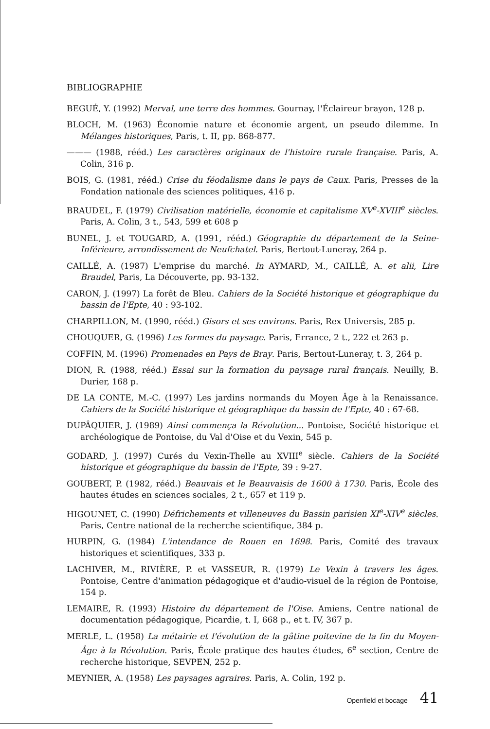BIBLIOGRAPHIE
BEGUÉ, Y. (1992) Merval, une terre des hommes. Gournay, l'Éclaireur brayon, 128 p.
BLOCH, M. (1963) Économie nature et économie argent, un pseudo dilemme. In Mélanges historiques, Paris, t. II, pp. 868-877.
——— (1988, rééd.) Les caractères originaux de l'histoire rurale française. Paris, A. Colin, 316 p.
BOIS, G. (1981, rééd.) Crise du féodalisme dans le pays de Caux. Paris, Presses de la Fondation nationale des sciences politiques, 416 p.
BRAUDEL, F. (1979) Civilisation matérielle, économie et capitalisme XV<sup>e</sup>-XVIII<sup>e</sup> siècles. Paris, A. Colin, 3 t., 543, 599 et 608 p
BUNEL, J. et TOUGARD, A. (1991, rééd.) Géographie du département de la Seine-Inférieure, arrondissement de Neufchatel. Paris, Bertout-Luneray, 264 p.
CAILLÉ, A. (1987) L'emprise du marché. In AYMARD, M., CAILLÉ, A. et alii, Lire Braudel, Paris, La Découverte, pp. 93-132.
CARON, J. (1997) La forêt de Bleu. Cahiers de la Société historique et géographique du bassin de l'Epte, 40 : 93-102.
CHARPILLON, M. (1990, rééd.) Gisors et ses environs. Paris, Rex Universis, 285 p.
CHOUQUER, G. (1996) Les formes du paysage. Paris, Errance, 2 t., 222 et 263 p.
COFFIN, M. (1996) Promenades en Pays de Bray. Paris, Bertout-Luneray, t. 3, 264 p.
DION, R. (1988, rééd.) Essai sur la formation du paysage rural français. Neuilly, B. Durier, 168 p.
DE LA CONTE, M.-C. (1997) Les jardins normands du Moyen Âge à la Renaissance. Cahiers de la Société historique et géographique du bassin de l'Epte, 40 : 67-68.
DUPÂQUIER, J. (1989) Ainsi commença la Révolution... Pontoise, Société historique et archéologique de Pontoise, du Val d'Oise et du Vexin, 545 p.
GODARD, J. (1997) Curés du Vexin-Thelle au XVIII<sup>e</sup> siècle. Cahiers de la Société historique et géographique du bassin de l'Epte, 39 : 9-27.
GOUBERT, P. (1982, rééd.) Beauvais et le Beauvaisis de 1600 à 1730. Paris, École des hautes études en sciences sociales, 2 t., 657 et 119 p.
HIGOUNET, C. (1990) Défrichements et villeneuves du Bassin parisien XI<sup>e</sup>-XIV<sup>e</sup> siècles. Paris, Centre national de la recherche scientifique, 384 p.
HURPIN, G. (1984) L'intendance de Rouen en 1698. Paris, Comité des travaux historiques et scientifiques, 333 p.
LACHIVER, M., RIVIÈRE, P. et VASSEUR, R. (1979) Le Vexin à travers les âges. Pontoise, Centre d'animation pédagogique et d'audio-visuel de la région de Pontoise, 154 p.
LEMAIRE, R. (1993) Histoire du département de l'Oise. Amiens, Centre national de documentation pédagogique, Picardie, t. I, 668 p., et t. IV, 367 p.
MERLE, L. (1958) La métairie et l'évolution de la gâtine poitevine de la fin du Moyen-Âge à la Révolution. Paris, École pratique des hautes études, 6<sup>e</sup> section, Centre de recherche historique, SEVPEN, 252 p.
MEYNIER, A. (1958) Les paysages agraires. Paris, A. Colin, 192 p.
Openfield et bocage 41